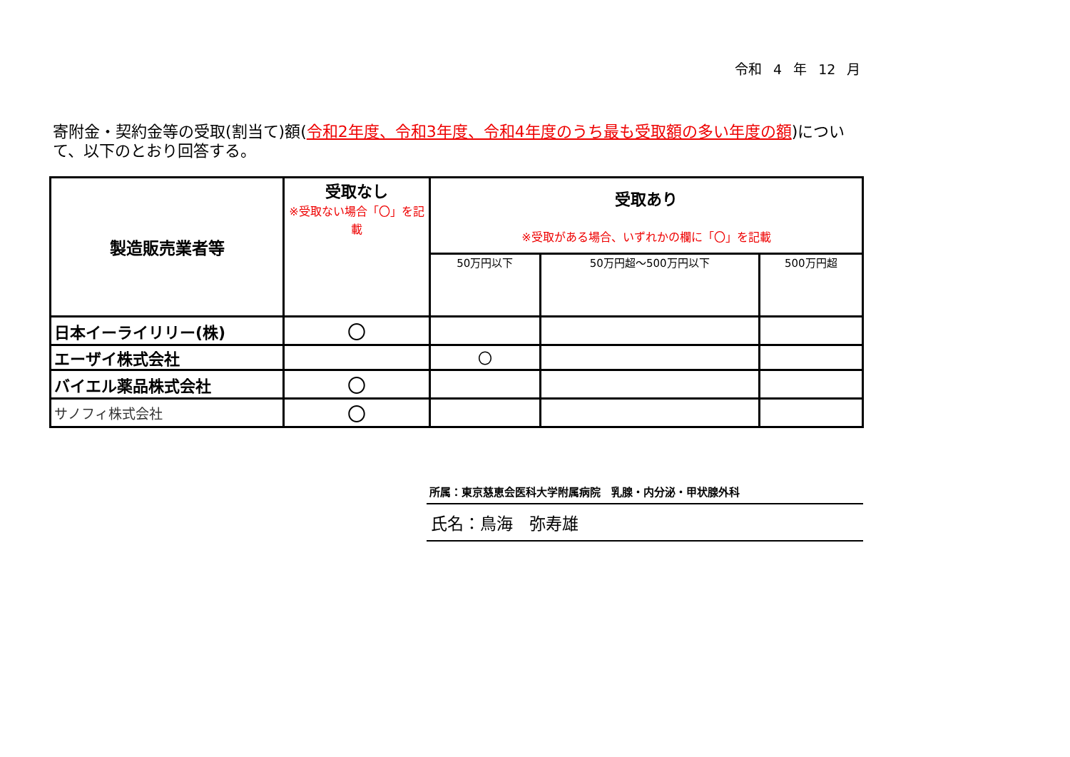令和 4 年 12 月
寄附金・契約金等の受取(割当て)額(令和2年度、令和3年度、令和4年度のうち最も受取額の多い年度の額)について、以下のとおり回答する。
| 製造販売業者等 | 受取なし ※受取ない場合「〇」を記載 | 受取あり ※受取がある場合、いずれかの欄に「〇」を記載 | | |
| --- | --- | --- | --- | --- |
| | | 50万円以下 | 50万円超～500万円以下 | 500万円超 |
| 日本イーライリリー(株) | 〇 | | | |
| エーザイ株式会社 | | 〇 | | |
| バイエル薬品株式会社 | 〇 | | | |
| サノフィ株式会社 | 〇 | | | |
所属：東京慈恵会医科大学附属病院　乳腺・内分泌・甲状腺外科
氏名：鳥海　弥寿雄